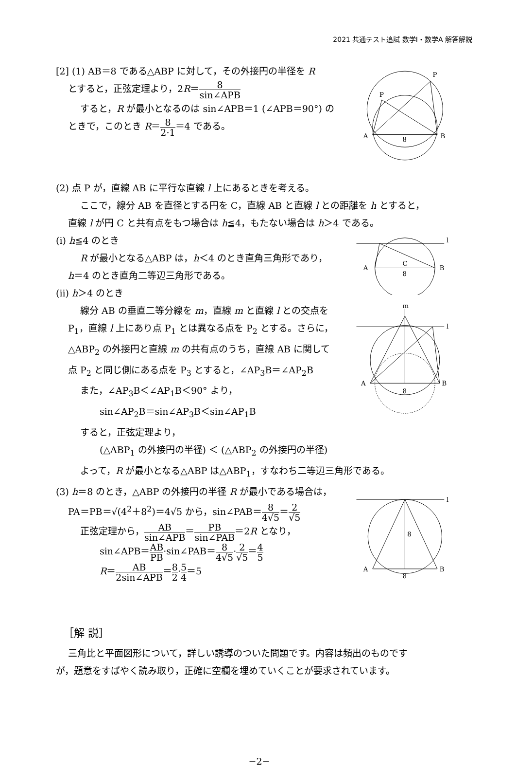2021 共通テスト追試 数学Ⅰ・数学A 解答解説
[2] (1) AB＝8 である△ABP に対して，その外接円の半径を R
とすると，正弦定理より，2R＝8 sin∠APB
すると，R が最小となるのは sin∠APB＝1 (∠APB＝90°) の
ときで，このとき R＝8 2·1＝4 である。
A
B
8
P
P
(2) 点 P が，直線 AB に平行な直線 l 上にあるときを考える。
ここで，線分 AB を直径とする円を C，直線 AB と直線 l との距離を h とすると，
直線 l が円 C と共有点をもつ場合は h≦4，もたない場合は h＞4 である。
(i) h≦4 のとき
R が最小となる△ABP は，h＜4 のとき直角三角形であり，
h＝4 のとき直角二等辺三角形である。
(ii) h＞4 のとき
A
B
C
8
l
線分 AB の垂直二等分線を m，直線 m と直線 l との交点を
P<sub>1</sub>，直線 l 上にあり点 P<sub>1</sub> とは異なる点を P<sub>2</sub> とする。さらに，
△ABP<sub>2</sub> の外接円と直線 m の共有点のうち，直線 AB に関して
点 P<sub>2</sub> と同じ側にある点を P<sub>3</sub> とすると，∠AP<sub>3</sub>B＝∠AP<sub>2</sub>B
また，∠AP<sub>3</sub>B＜∠AP<sub>1</sub>B＜90° より，
sin∠AP<sub>2</sub>B＝sin∠AP<sub>3</sub>B＜sin∠AP<sub>1</sub>B
m
A
B
8
l
すると，正弦定理より，
(△ABP<sub>1</sub> の外接円の半径) ＜ (△ABP<sub>2</sub> の外接円の半径)
よって，R が最小となる△ABP は△ABP<sub>1</sub>，すなわち二等辺三角形である。
(3) h＝8 のとき，△ABP の外接円の半径 R が最小である場合は，
PA＝PB＝√(4<sup>2</sup>＋8<sup>2</sup>)＝4√5 から，sin∠PAB＝8 4√5＝2 √5
正弦定理から，AB sin∠APB＝PB sin∠PAB＝2R となり，
sin∠APB＝AB PB·sin∠PAB＝8 4√5·2 √5＝4 5
R＝AB 2sin∠APB＝8 2·5 4＝5
A
B
8
8
l
［解 説］
三角比と平面図形について，詳しい誘導のついた問題です。内容は頻出のものです
が，題意をすばやく読み取り，正確に空欄を埋めていくことが要求されています。
−2−